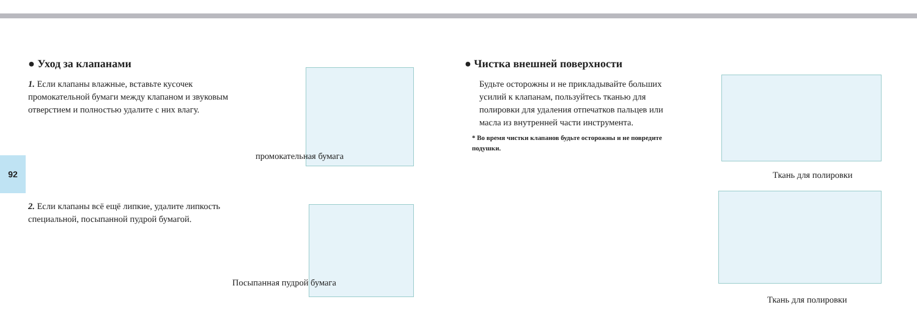92
● Уход за клапанами
1. Если клапаны влажные, вставьте кусочек промокательной бумаги между клапаном и звуковым отверстием и полностью удалите с них влагу.
промокательная бумага
2. Если клапаны всё ещё липкие, удалите липкость специальной, посыпанной пудрой бумагой.
Посыпанная пудрой бумага
● Чистка внешней поверхности
Будьте осторожны и не прикладывайте больших усилий к клапанам, пользуйтесь тканью для полировки для удаления отпечатков пальцев или масла из внутренней части инструмента.
* Во время чистки клапанов будьте осторожны и не повредите подушки.
Ткань для полировки
Ткань для полировки